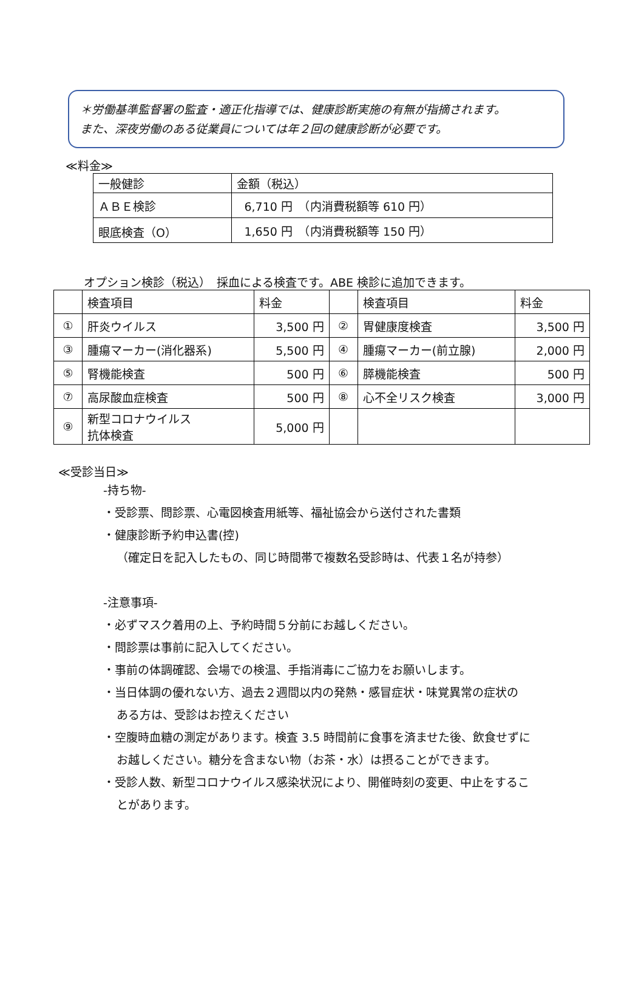＊労働基準監督署の監査・適正化指導では、健康診断実施の有無が指摘されます。
また、深夜労働のある従業員については年２回の健康診断が必要です。
≪料金≫
| 一般健診 | 金額（税込） |
| ＡＢＥ検診 | 6,710 円 （内消費税額等 610 円） |
| 眼底検査（O） | 1,650 円 （内消費税額等 150 円） |
オプション検診（税込）　採血による検査です。ABE 検診に追加できます。
| | 検査項目 | 料金 | | 検査項目 | 料金 |
| ① | 肝炎ウイルス | 3,500 円 | ② | 胃健康度検査 | 3,500 円 |
| ③ | 腫瘍マーカー(消化器系) | 5,500 円 | ④ | 腫瘍マーカー(前立腺) | 2,000 円 |
| ⑤ | 腎機能検査 | 500 円 | ⑥ | 膵機能検査 | 500 円 |
| ⑦ | 高尿酸血症検査 | 500 円 | ⑧ | 心不全リスク検査 | 3,000 円 |
| ⑨ | 新型コロナウイルス 抗体検査 | 5,000 円 | | | |
≪受診当日≫
-持ち物-
・受診票、問診票、心電図検査用紙等、福祉協会から送付された書類
・健康診断予約申込書(控)
（確定日を記入したもの、同じ時間帯で複数名受診時は、代表１名が持参）
-注意事項-
・必ずマスク着用の上、予約時間５分前にお越しください。
・問診票は事前に記入してください。
・事前の体調確認、会場での検温、手指消毒にご協力をお願いします。
・当日体調の優れない方、過去２週間以内の発熱・感冒症状・味覚異常の症状の
ある方は、受診はお控えください
・空腹時血糖の測定があります。検査 3.5 時間前に食事を済ませた後、飲食せずに
お越しください。糖分を含まない物（お茶・水）は摂ることができます。
・受診人数、新型コロナウイルス感染状況により、開催時刻の変更、中止をするこ
とがあります。